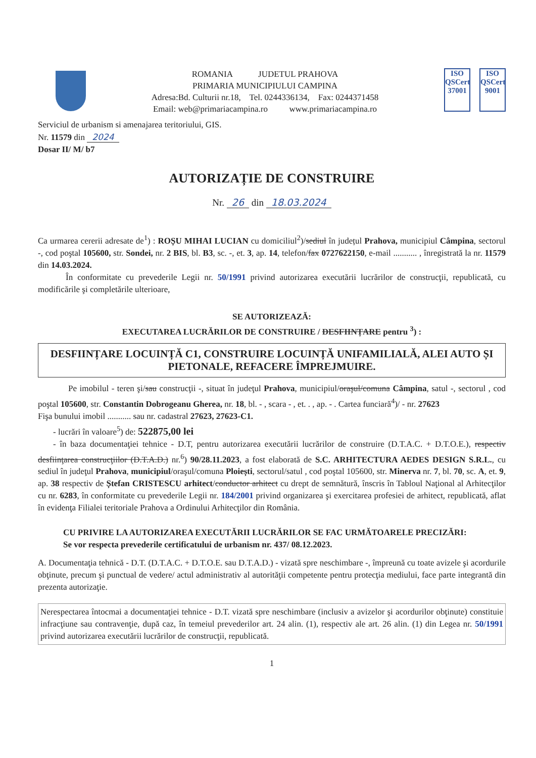ROMANIA JUDETUL PRAHOVA
PRIMARIA MUNICIPIULUI CAMPINA
Adresa:Bd. Culturii nr.18, Tel. 0244336134, Fax: 0244371458
Email: web@primariacampina.ro www.primariacampina.ro
ISO
QSCert
37001
ISO
QSCert
9001
Serviciul de urbanism si amenajarea teritoriului, GIS.
Nr. 11579 din 2024
Dosar II/ M/ b7
AUTORIZAȚIE DE CONSTRUIRE
Nr. 26 din 18.03.2024
Ca urmarea cererii adresate de<sup>1</sup>) : ROȘU MIHAI LUCIAN cu domiciliul<sup>2</sup>)/sediul în județul Prahova, municipiul Câmpina, sectorul -, cod poştal 105600, str. Sondei, nr. 2 BIS, bl. B3, sc. -, et. 3, ap. 14, telefon/fax 0727622150, e-mail ........... , înregistrată la nr. 11579 din 14.03.2024.
În conformitate cu prevederile Legii nr. 50/1991 privind autorizarea executării lucrărilor de construcţii, republicată, cu modificările şi completările ulterioare,
SE AUTORIZEAZĂ:
EXECUTAREA LUCRĂRILOR DE CONSTRUIRE / DESFIINȚARE pentru <sup>3</sup>) :
DESFIINȚARE LOCUINȚĂ C1, CONSTRUIRE LOCUINȚĂ UNIFAMILIALĂ, ALEI AUTO ȘI PIETONALE, REFACERE ÎMPREJMUIRE.
Pe imobilul - teren şi/sau construcţii -, situat în judeţul Prahova, municipiul/oraşul/comuna Câmpina, satul -, sectorul , cod poştal 105600, str. Constantin Dobrogeanu Gherea, nr. 18, bl. - , scara - , et. . , ap. - . Cartea funciară<sup>4</sup>)/ - nr. 27623
Fişa bunului imobil ........... sau nr. cadastral 27623, 27623-C1.
- lucrări în valoare<sup>5</sup>) de: 522875,00 lei
- în baza documentaţiei tehnice - D.T, pentru autorizarea executării lucrărilor de construire (D.T.A.C. + D.T.O.E.), respectiv desfiinţarea construcţiilor (D.T.A.D.) nr.<sup>6</sup>) 90/28.11.2023, a fost elaborată de S.C. ARHITECTURA AEDES DESIGN S.R.L., cu sediul în judeţul Prahova, municipiul/oraşul/comuna Ploiești, sectorul/satul , cod poştal 105600, str. Minerva nr. 7, bl. 70, sc. A, et. 9, ap. 38 respectiv de Ștefan CRISTESCU arhitect/conductor arhitect cu drept de semnătură, înscris în Tabloul Naţional al Arhitecţilor cu nr. 6283, în conformitate cu prevederile Legii nr. 184/2001 privind organizarea şi exercitarea profesiei de arhitect, republicată, aflat în evidenţa Filialei teritoriale Prahova a Ordinului Arhitecţilor din România.
CU PRIVIRE LA AUTORIZAREA EXECUTĂRII LUCRĂRILOR SE FAC URMĂTOARELE PRECIZĂRI:
Se vor respecta prevederile certificatului de urbanism nr. 437/ 08.12.2023.
A. Documentaţia tehnică - D.T. (D.T.A.C. + D.T.O.E. sau D.T.A.D.) - vizată spre neschimbare -, împreună cu toate avizele şi acordurile obţinute, precum şi punctual de vedere/ actul administrativ al autorităţii competente pentru protecţia mediului, face parte integrantă din prezenta autorizaţie.
Nerespectarea întocmai a documentaţiei tehnice - D.T. vizată spre neschimbare (inclusiv a avizelor şi acordurilor obţinute) constituie infracţiune sau contravenţie, după caz, în temeiul prevederilor art. 24 alin. (1), respectiv ale art. 26 alin. (1) din Legea nr. 50/1991 privind autorizarea executării lucrărilor de construcţii, republicată.
1